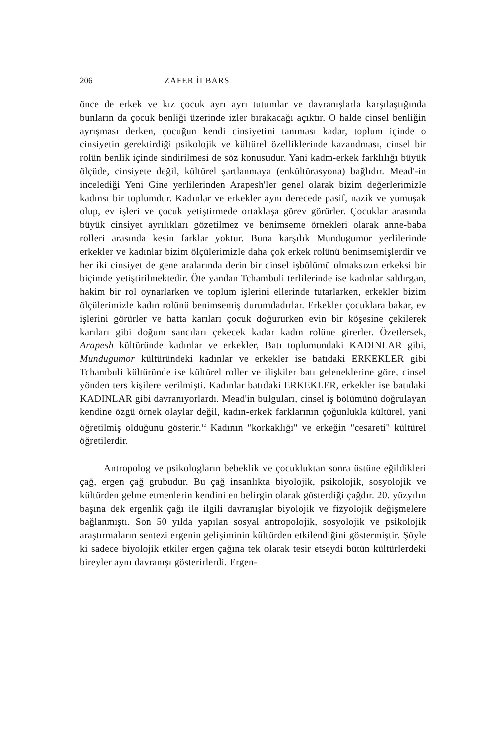206 ZAFER İLBARS
önce de erkek ve kız çocuk ayrı ayrı tutumlar ve davranışlarla karşılaştığında bunların da çocuk benliği üzerinde izler bırakacağı açıktır. O halde cinsel benliğin ayrışması derken, çocuğun kendi cinsiyetini tanıması kadar, toplum içinde o cinsiyetin gerektirdiği psikolojik ve kültürel özelliklerinde kazandması, cinsel bir rolün benlik içinde sindirilmesi de söz konusudur. Yani kadm-erkek farklılığı büyük ölçüde, cinsiyete değil, kültürel şartlanmaya (enkültürasyona) bağlıdır. Mead'-in incelediği Yeni Gine yerlilerinden Arapesh'ler genel olarak bizim değerlerimizle kadınsı bir toplumdur. Kadınlar ve erkekler aynı derecede pasif, nazik ve yumuşak olup, ev işleri ve çocuk yetiştirmede ortaklaşa görev görürler. Çocuklar arasında büyük cinsiyet ayrılıkları gözetilmez ve benimseme örnekleri olarak anne-baba rolleri arasında kesin farklar yoktur. Buna karşılık Mundugumor yerlilerinde erkekler ve kadınlar bizim ölçülerimizle daha çok erkek rolünü benimsemişlerdir ve her iki cinsiyet de gene aralarında derin bir cinsel işbölümü olmaksızın erkeksi bir biçimde yetiştirilmektedir. Öte yandan Tchambuli terlilerinde ise kadınlar saldırgan, hakim bir rol oynarlarken ve toplum işlerini ellerinde tutarlarken, erkekler bizim ölçülerimizle kadın rolünü benimsemiş durumdadırlar. Erkekler çocuklara bakar, ev işlerini görürler ve hatta karıları çocuk doğururken evin bir köşesine çekilerek karıları gibi doğum sancıları çekecek kadar kadın rolüne girerler. Özetlersek, Arapesh kültüründe kadınlar ve erkekler, Batı toplumundaki KADINLAR gibi, Mundugumor kültüründeki kadınlar ve erkekler ise batıdaki ERKEKLER gibi Tchambuli kültüründe ise kültürel roller ve ilişkiler batı geleneklerine göre, cinsel yönden ters kişilere verilmişti. Kadınlar batıdaki ERKEKLER, erkekler ise batıdaki KADINLAR gibi davranıyorlardı. Mead'in bulguları, cinsel iş bölümünü doğrulayan kendine özgü örnek olaylar değil, kadın-erkek farklarının çoğunlukla kültürel, yani öğretilmiş olduğunu gösterir.<sup>12</sup> Kadının "korkaklığı" ve erkeğin "cesareti" kültürel öğretilerdir.
Antropolog ve psikologların bebeklik ve çocukluktan sonra üstüne eğildikleri çağ, ergen çağ grubudur. Bu çağ insanlıkta biyolojik, psikolojik, sosyolojik ve kültürden gelme etmenlerin kendini en belirgin olarak gösterdiği çağdır. 20. yüzyılın başına dek ergenlik çağı ile ilgili davranışlar biyolojik ve fizyolojik değişmelere bağlanmıştı. Son 50 yılda yapılan sosyal antropolojik, sosyolojik ve psikolojik araştırmaların sentezi ergenin gelişiminin kültürden etkilendiğini göstermiştir. Şöyle ki sadece biyolojik etkiler ergen çağına tek olarak tesir etseydi bütün kültürlerdeki bireyler aynı davranışı gösterirlerdi. Ergen-